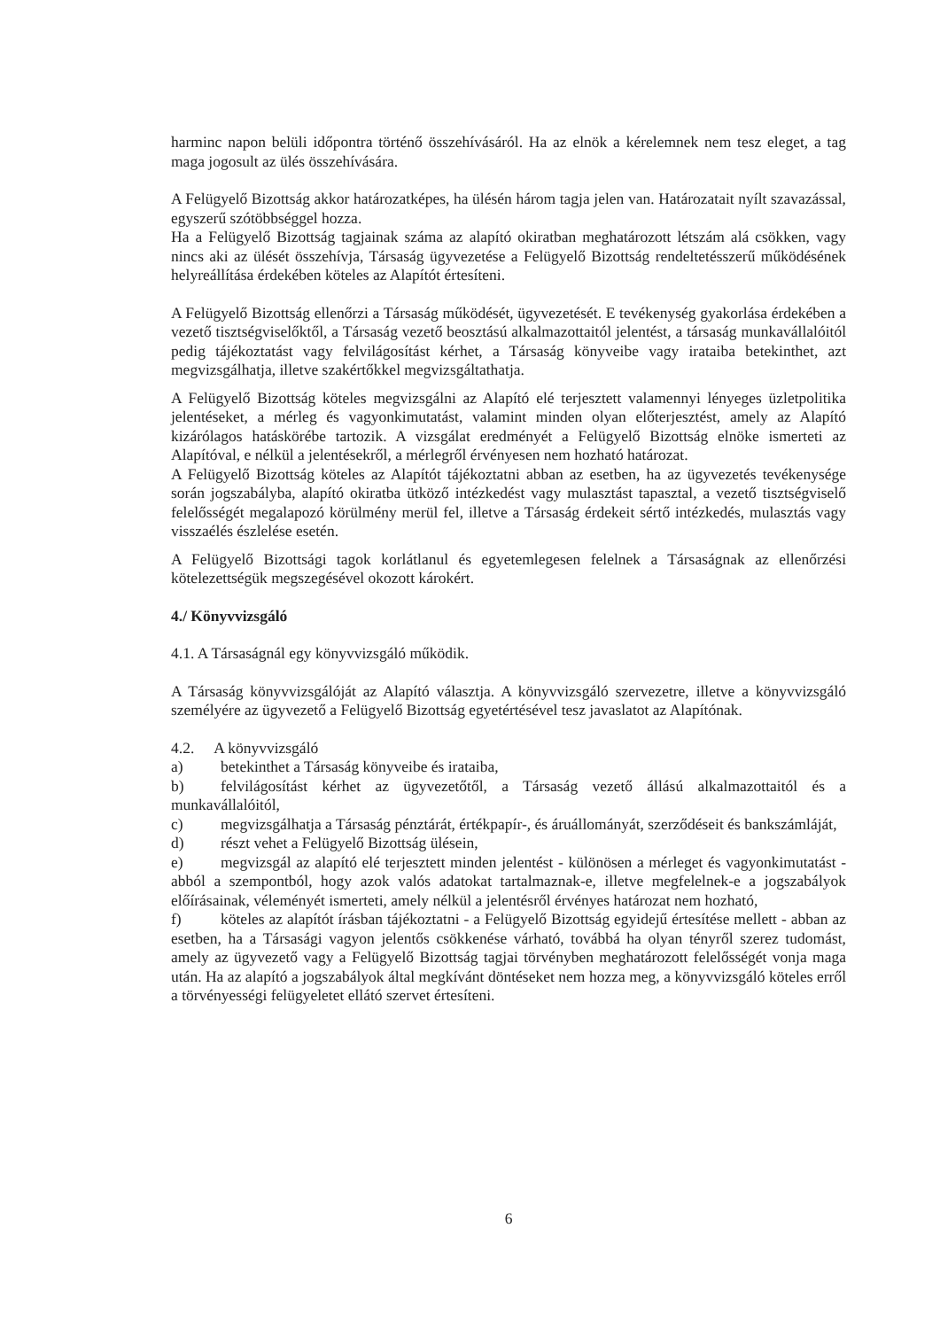harminc napon belüli időpontra történő összehívásáról. Ha az elnök a kérelemnek nem tesz eleget, a tag maga jogosult az ülés összehívására.
A Felügyelő Bizottság akkor határozatképes, ha ülésén három tagja jelen van. Határozatait nyílt szavazással, egyszerű szótöbbséggel hozza.
Ha a Felügyelő Bizottság tagjainak száma az alapító okiratban meghatározott létszám alá csökken, vagy nincs aki az ülését összehívja, Társaság ügyvezetése a Felügyelő Bizottság rendeltetésszerű működésének helyreállítása érdekében köteles az Alapítót értesíteni.
A Felügyelő Bizottság ellenőrzi a Társaság működését, ügyvezetését. E tevékenység gyakorlása érdekében a vezető tisztségviselőktől, a Társaság vezető beosztású alkalmazottaitól jelentést, a társaság munkavállalóitól pedig tájékoztatást vagy felvilágosítást kérhet, a Társaság könyveibe vagy irataiba betekinthet, azt megvizsgálhatja, illetve szakértőkkel megvizsgáltathatja.
A Felügyelő Bizottság köteles megvizsgálni az Alapító elé terjesztett valamennyi lényeges üzletpolitika jelentéseket, a mérleg és vagyonkimutatást, valamint minden olyan előterjesztést, amely az Alapító kizárólagos hatáskörébe tartozik. A vizsgálat eredményét a Felügyelő Bizottság elnöke ismerteti az Alapítóval, e nélkül a jelentésekről, a mérlegről érvényesen nem hozható határozat.
A Felügyelő Bizottság köteles az Alapítót tájékoztatni abban az esetben, ha az ügyvezetés tevékenysége során jogszabályba, alapító okiratba ütköző intézkedést vagy mulasztást tapasztal, a vezető tisztségviselő felelősségét megalapozó körülmény merül fel, illetve a Társaság érdekeit sértő intézkedés, mulasztás vagy visszaélés észlelése esetén.
A Felügyelő Bizottsági tagok korlátlanul és egyetemlegesen felelnek a Társaságnak az ellenőrzési kötelezettségük megszegésével okozott károkért.
4./ Könyvvizsgáló
4.1. A Társaságnál egy könyvvizsgáló működik.
A Társaság könyvvizsgálóját az Alapító választja. A könyvvizsgáló szervezetre, illetve a könyvvizsgáló személyére az ügyvezető a Felügyelő Bizottság egyetértésével tesz javaslatot az Alapítónak.
4.2. A könyvvizsgáló
a) betekinthet a Társaság könyveibe és irataiba,
b) felvilágosítást kérhet az ügyvezetőtől, a Társaság vezető állású alkalmazottaitól és a munkavállalóitól,
c) megvizsgálhatja a Társaság pénztárát, értékpapír-, és áruállományát, szerződéseit és bankszámláját,
d) részt vehet a Felügyelő Bizottság ülésein,
e) megvizsgál az alapító elé terjesztett minden jelentést - különösen a mérleget és vagyonkimutatást - abból a szempontból, hogy azok valós adatokat tartalmaznak-e, illetve megfelelnek-e a jogszabályok előírásainak, véleményét ismerteti, amely nélkül a jelentésről érvényes határozat nem hozható,
f) köteles az alapítót írásban tájékoztatni - a Felügyelő Bizottság egyidejű értesítése mellett - abban az esetben, ha a Társasági vagyon jelentős csökkenése várható, továbbá ha olyan tényről szerez tudomást, amely az ügyvezető vagy a Felügyelő Bizottság tagjai törvényben meghatározott felelősségét vonja maga után. Ha az alapító a jogszabályok által megkívánt döntéseket nem hozza meg, a könyvvizsgáló köteles erről a törvényességi felügyeletet ellátó szervet értesíteni.
6